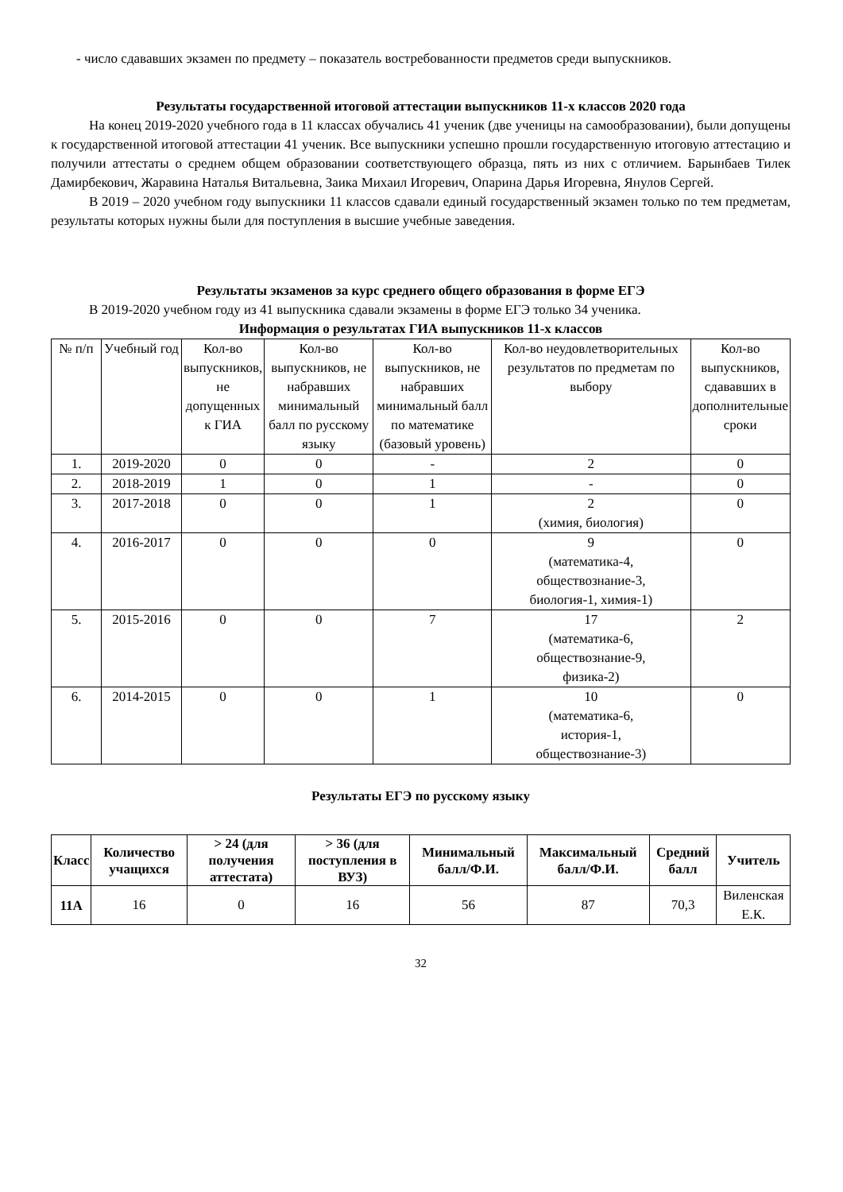- число сдававших экзамен по предмету – показатель востребованности предметов среди выпускников.
Результаты государственной итоговой аттестации выпускников 11-х классов 2020 года
На конец 2019-2020 учебного года в 11 классах обучались 41 ученик (две ученицы на самообразовании), были допущены к государственной итоговой аттестации 41 ученик. Все выпускники успешно прошли государственную итоговую аттестацию и получили аттестаты о среднем общем образовании соответствующего образца, пять из них с отличием. Барынбаев Тилек Дамирбекович, Жаравина Наталья Витальевна, Заика Михаил Игоревич, Опарина Дарья Игоревна, Янулов Сергей.
В 2019 – 2020 учебном году выпускники 11 классов сдавали единый государственный экзамен только по тем предметам, результаты которых нужны были для поступления в высшие учебные заведения.
Результаты экзаменов за курс среднего общего образования в форме ЕГЭ
В 2019-2020 учебном году из 41 выпускника сдавали экзамены в форме ЕГЭ только 34 ученика.
Информация о результатах ГИА выпускников 11-х классов
| № п/п | Учебный год | Кол-во выпускников, не допущенных к ГИА | Кол-во выпускников, не набравших минимальный балл по русскому языку | Кол-во выпускников, не набравших минимальный балл по математике (базовый уровень) | Кол-во неудовлетворительных результатов по предметам по выбору | Кол-во выпускников, сдававших в дополнительные сроки |
| 1. | 2019-2020 | 0 | 0 | - | 2 | 0 |
| 2. | 2018-2019 | 1 | 0 | 1 | - | 0 |
| 3. | 2017-2018 | 0 | 0 | 1 | 2 (химия, биология) | 0 |
| 4. | 2016-2017 | 0 | 0 | 0 | 9 (математика-4, обществознание-3, биология-1, химия-1) | 0 |
| 5. | 2015-2016 | 0 | 0 | 7 | 17 (математика-6, обществознание-9, физика-2) | 2 |
| 6. | 2014-2015 | 0 | 0 | 1 | 10 (математика-6, история-1, обществознание-3) | 0 |
Результаты ЕГЭ по русскому языку
| Класс | Количество учащихся | > 24 (для получения аттестата) | > 36 (для поступления в ВУЗ) | Минимальный балл/Ф.И. | Максимальный балл/Ф.И. | Средний балл | Учитель |
| --- | --- | --- | --- | --- | --- | --- | --- |
| 11А | 16 | 0 | 16 | 56 | 87 | 70,3 | Виленская Е.К. |
32